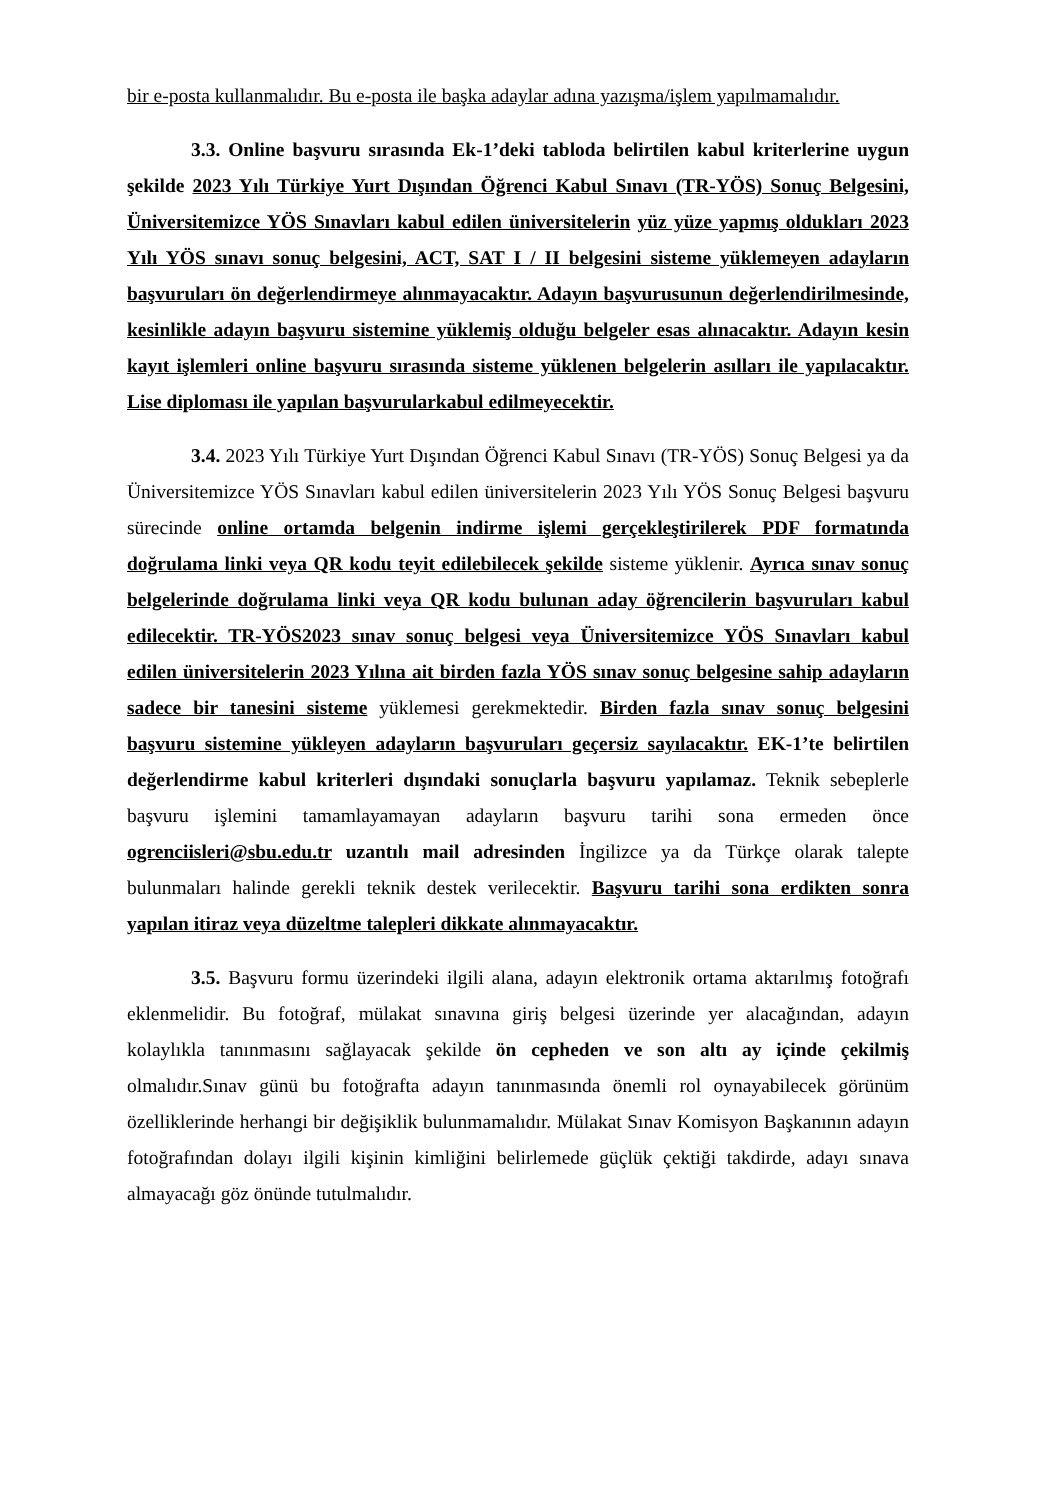bir e-posta kullanmalıdır. Bu e-posta ile başka adaylar adına yazışma/işlem yapılmamalıdır.
3.3. Online başvuru sırasında Ek-1’deki tabloda belirtilen kabul kriterlerine uygun şekilde 2023 Yılı Türkiye Yurt Dışından Öğrenci Kabul Sınavı (TR-YÖS) Sonuç Belgesini, Üniversitemizce YÖS Sınavları kabul edilen üniversitelerin yüz yüze yapmış oldukları 2023 Yılı YÖS sınavı sonuç belgesini, ACT, SAT I / II belgesini sisteme yüklemeyen adayların başvuruları ön değerlendirmeye alınmayacaktır. Adayın başvurusunun değerlendirilmesinde, kesinlikle adayın başvuru sistemine yüklemiş olduğu belgeler esas alınacaktır. Adayın kesin kayıt işlemleri online başvuru sırasında sisteme yüklenen belgelerin asılları ile yapılacaktır. Lise diploması ile yapılan başvurularkabul edilmeyecektir.
3.4. 2023 Yılı Türkiye Yurt Dışından Öğrenci Kabul Sınavı (TR-YÖS) Sonuç Belgesi ya da Üniversitemizce YÖS Sınavları kabul edilen üniversitelerin 2023 Yılı YÖS Sonuç Belgesi başvuru sürecinde online ortamda belgenin indirme işlemi gerçekleştirilerek PDF formatında doğrulama linki veya QR kodu teyit edilebilecek şekilde sisteme yüklenir. Ayrıca sınav sonuç belgelerinde doğrulama linki veya QR kodu bulunan aday öğrencilerin başvuruları kabul edilecektir. TR-YÖS2023 sınav sonuç belgesi veya Üniversitemizce YÖS Sınavları kabul edilen üniversitelerin 2023 Yılına ait birden fazla YÖS sınav sonuç belgesine sahip adayların sadece bir tanesini sisteme yüklemesi gerekmektedir. Birden fazla sınav sonuç belgesini başvuru sistemine yükleyen adayların başvuruları geçersiz sayılacaktır. EK-1’te belirtilen değerlendirme kabul kriterleri dışındaki sonuçlarla başvuru yapılamaz. Teknik sebeplerle başvuru işlemini tamamlayamayan adayların başvuru tarihi sona ermeden önce ogrenciisleri@sbu.edu.tr uzantılı mail adresinden İngilizce ya da Türkçe olarak talepte bulunmaları halinde gerekli teknik destek verilecektir. Başvuru tarihi sona erdikten sonra yapılan itiraz veya düzeltme talepleri dikkate alınmayacaktır.
3.5. Başvuru formu üzerindeki ilgili alana, adayın elektronik ortama aktarılmış fotoğrafı eklenmelidir. Bu fotoğraf, mülakat sınavına giriş belgesi üzerinde yer alacağından, adayın kolaylıkla tanınmasını sağlayacak şekilde ön cepheden ve son altı ay içinde çekilmiş olmalıdır.Sınav günü bu fotoğrafta adayın tanınmasında önemli rol oynayabilecek görünüm özelliklerinde herhangi bir değişiklik bulunmamalıdır. Mülakat Sınav Komisyon Başkanının adayın fotoğrafından dolayı ilgili kişinin kimliğini belirlemede güçlük çektiği takdirde, adayı sınava almayacağı göz önünde tutulmalıdır.